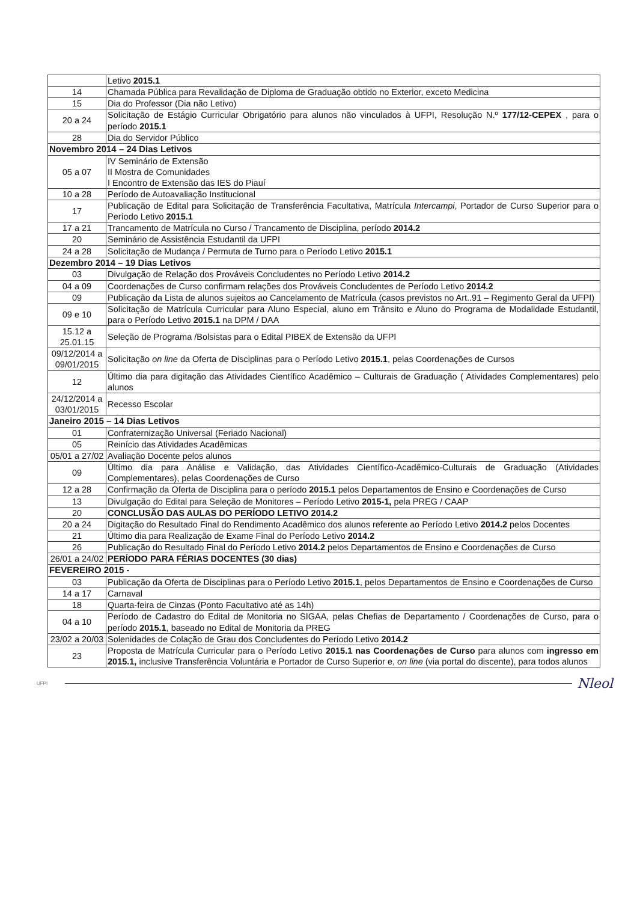| | Letivo 2015.1 |
| 14 | Chamada Pública para Revalidação de Diploma de Graduação obtido no Exterior, exceto Medicina |
| 15 | Dia do Professor (Dia não Letivo) |
| 20 a 24 | Solicitação de Estágio Curricular Obrigatório para alunos não vinculados à UFPI, Resolução N.º 177/12-CEPEX , para o período 2015.1 |
| 28 | Dia do Servidor Público |
| Novembro 2014 – 24 Dias Letivos | |
| 05 a 07 | IV Seminário de Extensão II Mostra de Comunidades I Encontro de Extensão das IES do Piauí |
| 10 a 28 | Período de Autoavaliação Institucional |
| 17 | Publicação de Edital para Solicitação de Transferência Facultativa, Matrícula Intercampi , Portador de Curso Superior para o Período Letivo 2015.1 |
| 17 a 21 | Trancamento de Matrícula no Curso / Trancamento de Disciplina, período 2014.2 |
| 20 | Seminário de Assistência Estudantil da UFPI |
| 24 a 28 | Solicitação de Mudança / Permuta de Turno para o Período Letivo 2015.1 |
| Dezembro 2014 – 19 Dias Letivos | |
| 03 | Divulgação de Relação dos Prováveis Concludentes no Período Letivo 2014.2 |
| 04 a 09 | Coordenações de Curso confirmam relações dos Prováveis Concludentes de Período Letivo 2014.2 |
| 09 | Publicação da Lista de alunos sujeitos ao Cancelamento de Matrícula (casos previstos no Art..91 – Regimento Geral da UFPI) |
| 09 e 10 | Solicitação de Matrícula Curricular para Aluno Especial, aluno em Trânsito e Aluno do Programa de Modalidade Estudantil, para o Período Letivo 2015.1 na DPM / DAA |
| 15.12 a 25.01.15 | Seleção de Programa /Bolsistas para o Edital PIBEX de Extensão da UFPI |
| 09/12/2014 a 09/01/2015 | Solicitação on line da Oferta de Disciplinas para o Período Letivo 2015.1 , pelas Coordenações de Cursos |
| 12 | Último dia para digitação das Atividades Científico Acadêmico – Culturais de Graduação ( Atividades Complementares) pelo alunos |
| 24/12/2014 a 03/01/2015 | Recesso Escolar |
| Janeiro 2015 – 14 Dias Letivos | |
| 01 | Confraternização Universal (Feriado Nacional) |
| 05 | Reinício das Atividades Acadêmicas |
| 05/01 a 27/02 | Avaliação Docente pelos alunos |
| 09 | Último dia para Análise e Validação, das Atividades Científico-Acadêmico-Culturais de Graduação (Atividades Complementares), pelas Coordenações de Curso |
| 12 a 28 | Confirmação da Oferta de Disciplina para o período 2015.1 pelos Departamentos de Ensino e Coordenações de Curso |
| 13 | Divulgação do Edital para Seleção de Monitores – Período Letivo 2015-1, pela PREG / CAAP |
| 20 | CONCLUSÃO DAS AULAS DO PERÍODO LETIVO 2014.2 |
| 20 a 24 | Digitação do Resultado Final do Rendimento Acadêmico dos alunos referente ao Período Letivo 2014.2 pelos Docentes |
| 21 | Último dia para Realização de Exame Final do Período Letivo 2014.2 |
| 26 | Publicação do Resultado Final do Período Letivo 2014.2 pelos Departamentos de Ensino e Coordenações de Curso |
| 26/01 a 24/02 | PERÍODO PARA FÉRIAS DOCENTES (30 dias) |
| FEVEREIRO 2015 - | |
| 03 | Publicação da Oferta de Disciplinas para o Período Letivo 2015.1 , pelos Departamentos de Ensino e Coordenações de Curso |
| 14 a 17 | Carnaval |
| 18 | Quarta-feira de Cinzas (Ponto Facultativo até as 14h) |
| 04 a 10 | Período de Cadastro do Edital de Monitoria no SIGAA, pelas Chefias de Departamento / Coordenações de Curso, para o período 2015.1 , baseado no Edital de Monitoria da PREG |
| 23/02 a 20/03 | Solenidades de Colação de Grau dos Concludentes do Período Letivo 2014.2 |
| 23 | Proposta de Matrícula Curricular para o Período Letivo 2015.1 nas Coordenações de Curso para alunos com ingresso em 2015.1, inclusive Transferência Voluntária e Portador de Curso Superior e, on line (via portal do discente), para todos alunos |
UFPI
Nleol